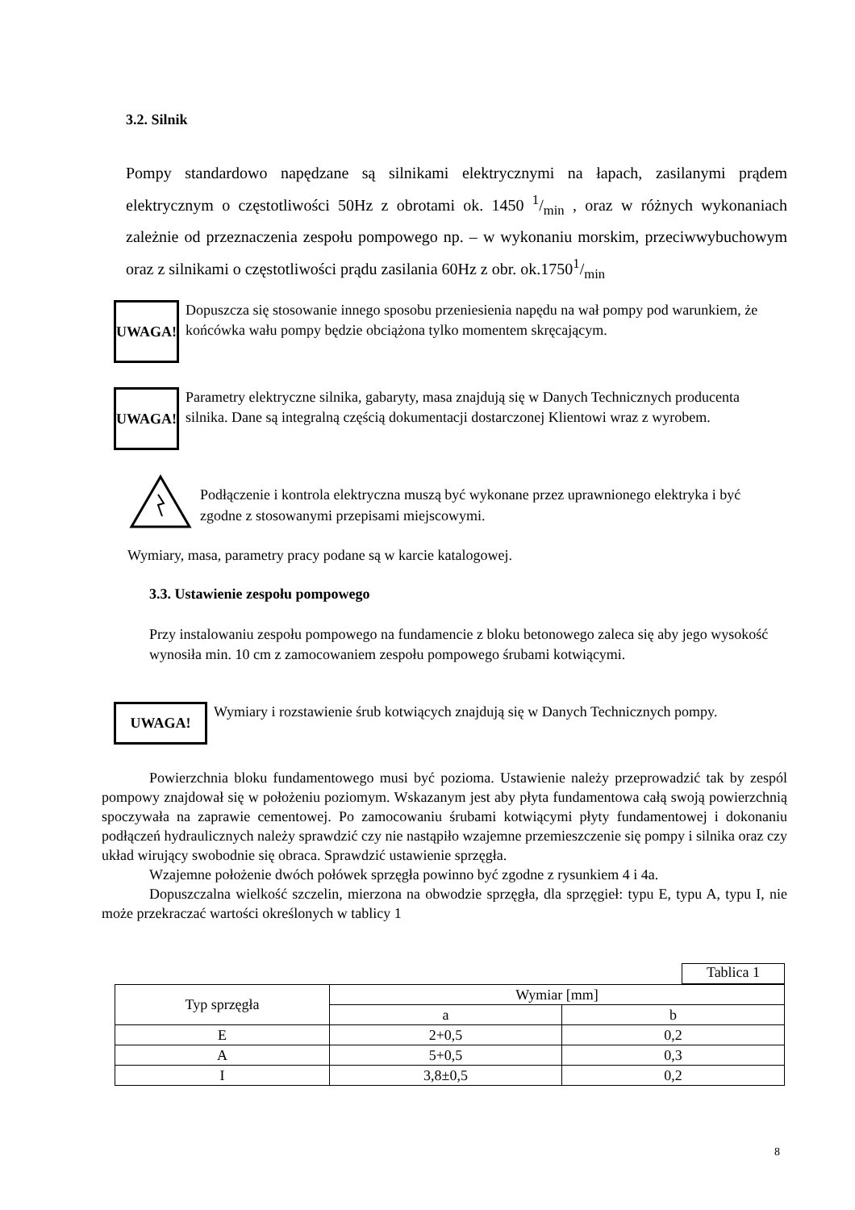3.2. Silnik
Pompy standardowo napędzane są silnikami elektrycznymi na łapach, zasilanymi prądem elektrycznym o częstotliwości 50Hz z obrotami ok. 1450 1/min , oraz w różnych wykonaniach zależnie od przeznaczenia zespołu pompowego np. – w wykonaniu morskim, przeciwwybuchowym oraz z silnikami o częstotliwości prądu zasilania 60Hz z obr. ok.17501/min
UWAGA! Dopuszcza się stosowanie innego sposobu przeniesienia napędu na wał pompy pod warunkiem, że końcówka wału pompy będzie obciążona tylko momentem skręcającym.
UWAGA! Parametry elektryczne silnika, gabaryty, masa znajdują się w Danych Technicznych producenta silnika. Dane są integralną częścią dokumentacji dostarczonej Klientowi wraz z wyrobem.
Podłączenie i kontrola elektryczna muszą być wykonane przez uprawnionego elektryka i być zgodne z stosowanymi przepisami miejscowymi.
Wymiary, masa, parametry pracy podane są w karcie katalogowej.
3.3. Ustawienie zespołu pompowego
Przy instalowaniu zespołu pompowego na fundamencie z bloku betonowego zaleca się aby jego wysokość wynosiła min. 10 cm z zamocowaniem zespołu pompowego śrubami kotwiącymi.
UWAGA! Wymiary i rozstawienie śrub kotwiących znajdują się w Danych Technicznych pompy.
Powierzchnia bloku fundamentowego musi być pozioma. Ustawienie należy przeprowadzić tak by zespól pompowy znajdował się w położeniu poziomym. Wskazanym jest aby płyta fundamentowa całą swoją powierzchnią spoczywała na zaprawie cementowej. Po zamocowaniu śrubami kotwiącymi płyty fundamentowej i dokonaniu podłączeń hydraulicznych należy sprawdzić czy nie nastąpiło wzajemne przemieszczenie się pompy i silnika oraz czy układ wirujący swobodnie się obraca. Sprawdzić ustawienie sprzęgła.
Wzajemne położenie dwóch połówek sprzęgła powinno być zgodne z rysunkiem 4 i 4a.
Dopuszczalna wielkość szczelin, mierzona na obwodzie sprzęgła, dla sprzęgieł: typu E, typu A, typu I, nie może przekraczać wartości określonych w tablicy 1
Tablica 1
| Typ sprzęgła | Wymiar [mm] | |
| --- | --- | --- |
| | a | b |
| E | 2+0,5 | 0,2 |
| A | 5+0,5 | 0,3 |
| I | 3,8±0,5 | 0,2 |
8